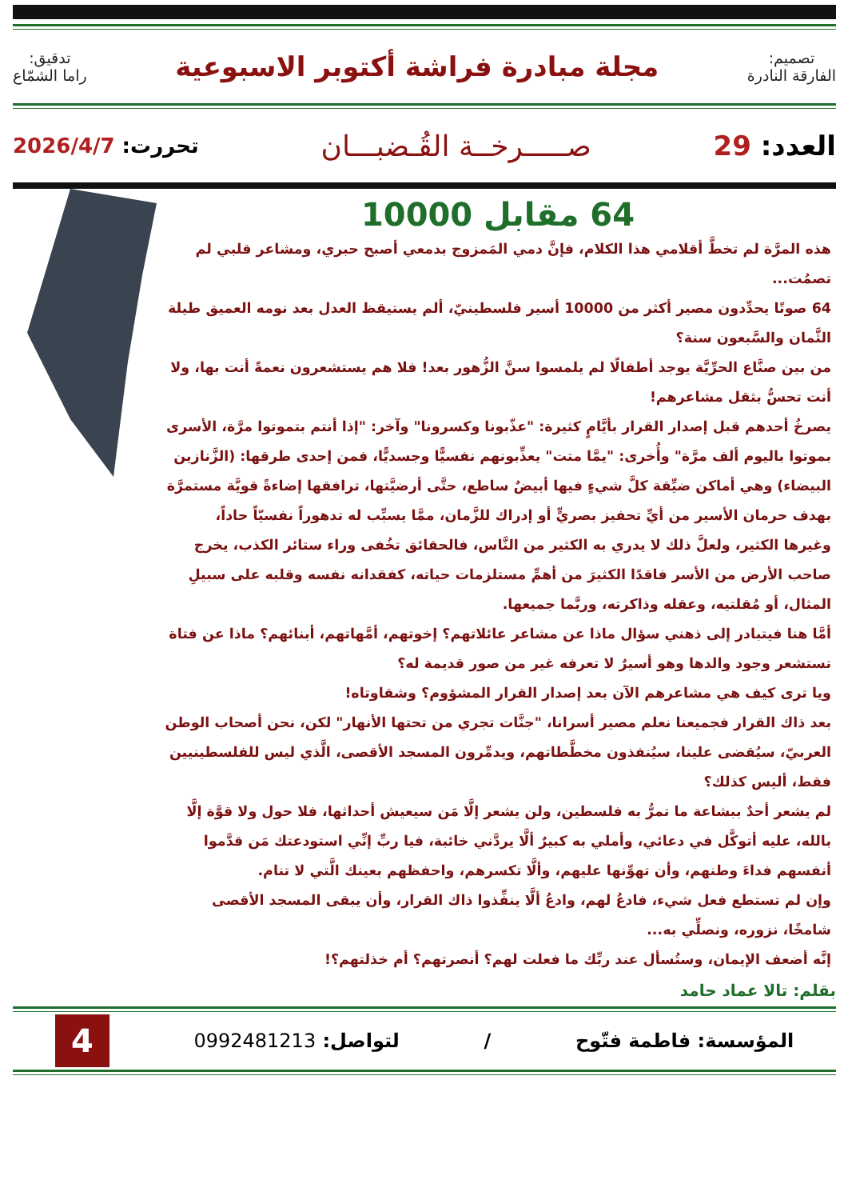تصميم:
الفارقة النادرة
مجلة مبادرة فراشة أكتوبر الاسبوعية
تدقيق:
راما الشمّاع
العدد: 29 صـــــرخــة القُـضبـــان
تحررت: 2026/4/7
64 مقابل 10000
هذه المرَّة لم تخطَّ أقلامي هذا الكلام، فإنَّ دمي المَمزوج بدمعي أصبح حبري، ومشاعر قلبي لم تصمُت...
64 صوتًا يحدِّدون مصير أكثر من 10000 أسير فلسطينيّ، ألم يستيقظ العدل بعد نومه العميق طيلة الثَّمان والسَّبعون سنة؟
من بين صنَّاع الحرِّيَّة يوجد أطفالًا لم يلمسوا سنَّ الزُّهور بعد! فلا هم يستشعرون نعمةً أنت بها، ولا أنت تحسُّ بثقل مشاعرهم!
يصرخُ أحدهم قبل إصدار القرار بأيَّامٍ كثيرة: "عذّبونا وكسرونا" وآخر: "إذا أنتم بتموتوا مرَّة، الأسرى بموتوا باليوم ألف مرَّة" وأُخرى: "يمَّا متت" يعذِّبونهم نفسيًّا وجسديًّا، فمن إحدى طرقها: (الزَّنازين البيضاء) وهي أماكن ضيِّقة كلَّ شيءٍ فيها أبيضٌ ساطع، حتَّى أرضيَّتها، ترافقها إضاءةً قويَّة مستمرَّة بهدف حرمان الأسير من أيِّ تحفيز بصريٍّ أو إدراك للزَّمان، ممَّا يسبِّب له تدهوراً نفسيّاً حاداً، وغيرها الكثير، ولعلَّ ذلك لا يدري به الكثير من النَّاس، فالحقائق تخُفى وراء ستائر الكذب، يخرج صاحب الأرض من الأسر فاقدًا الكثيرَ من أهمِّ مستلزمات حياته، كفقدانه نفسه وقلبه على سبيلِ المثال، أو مُقلتيه، وعقله وذاكرته، وربَّما جميعها.
أمَّا هنا فيتبادر إلى ذهني سؤال ماذا عن مشاعر عائلاتهم؟ إخوتهم، أمَّهاتهم، أبنائهم؟ ماذا عن فتاة تستشعر وجود والدها وهو أسيرٌ لا تعرفه غير من صور قديمة له؟
ويا ترى كيف هي مشاعرهم الآن بعد إصدار القرار المشؤوم؟ وشقاوتاه!
بعد ذاك القرار فجميعنا نعلم مصير أسرانا، "جنَّات تجري من تحتها الأنهار" لكن، نحن أصحاب الوطن العربيّ، سيُقضى علينا، سيُنفذون مخطَّطاتهم، ويدمِّرون المسجد الأقصى، الَّذي ليس للفلسطينيين فقط، أليس كذلك؟
لم يشعر أحدٌ ببشاعة ما تمرُّ به فلسطين، ولن يشعر إلَّا مَن سيعيش أحداثها، فلا حول ولا قوَّة إلَّا بالله، عليه أتوكَّل في دعائي، وأملي به كبيرٌ ألَّا يردَّني خائبة، فيا ربِّ إنِّي استودعتك مَن قدَّموا أنفسهم فداءَ وطنهم، وأن تهوِّنها عليهم، وألَّا تكسرهم، واحفظهم بعينك الَّتي لا تنام.
وإن لم تستطع فعل شيء، فادعُ لهم، وادعُ ألَّا ينفِّذوا ذاك القرار، وأن يبقى المسجد الأقصى شامخًا، نزوره، ونصلِّي به...
إنَّه أضعف الإيمان، وستُسأل عند ربِّك ما فعلت لهم؟ أنصرتهم؟ أم خذلتهم؟!
بقلم: تالا عماد حامد
المؤسسة: فاطمة فتّوح / لتواصل: 0992481213
4